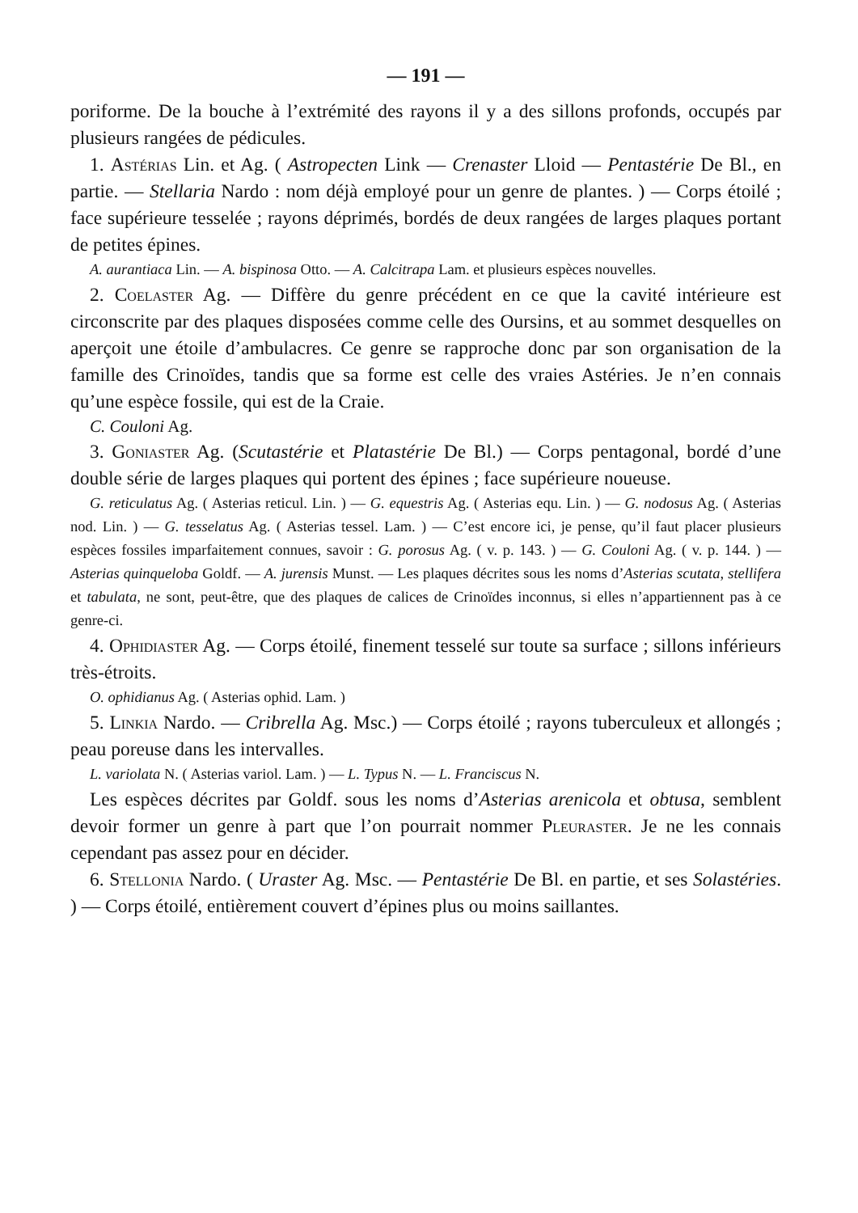— 191 —
poriforme. De la bouche à l’extrémité des rayons il y a des sillons profonds, occupés par plusieurs rangées de pédicules.
1. Astérias Lin. et Ag. ( Astropecten Link — Crenaster Lloid — Pentastérie De Bl., en partie. — Stellaria Nardo : nom déjà employé pour un genre de plantes. ) — Corps étoilé ; face supérieure tesselée ; rayons déprimés, bordés de deux rangées de larges plaques portant de petites épines.
A. aurantiaca Lin. — A. bispinosa Otto. — A. Calcitrapa Lam. et plusieurs espèces nouvelles.
2. Coelaster Ag. — Diffère du genre précédent en ce que la cavité intérieure est circonscrite par des plaques disposées comme celle des Oursins, et au sommet desquelles on aperçoit une étoile d’ambulacres. Ce genre se rapproche donc par son organisation de la famille des Crinoïdes, tandis que sa forme est celle des vraies Astéries. Je n’en connais qu’une espèce fossile, qui est de la Craie.
C. Couloni Ag.
3. Goniaster Ag. (Scutastérie et Platastérie De Bl.) — Corps pentagonal, bordé d’une double série de larges plaques qui portent des épines ; face supérieure noueuse.
G. reticulatus Ag. ( Asterias reticul. Lin. ) — G. equestris Ag. ( Asterias equ. Lin. ) — G. nodosus Ag. ( Asterias nod. Lin. ) — G. tesselatus Ag. ( Asterias tessel. Lam. ) — C’est encore ici, je pense, qu’il faut placer plusieurs espèces fossiles imparfaitement connues, savoir : G. porosus Ag. ( v. p. 143. ) — G. Couloni Ag. ( v. p. 144. ) — Asterias quinqueloba Goldf. — A. jurensis Munst. — Les plaques décrites sous les noms d’Asterias scutata, stellifera et tabulata, ne sont, peut-être, que des plaques de calices de Crinoïdes inconnus, si elles n’appartiennent pas à ce genre-ci.
4. Ophidiaster Ag. — Corps étoilé, finement tesselé sur toute sa surface ; sillons inférieurs très-étroits.
O. ophidianus Ag. ( Asterias ophid. Lam. )
5. Linkia Nardo. — Cribrella Ag. Msc.) — Corps étoilé ; rayons tuberculeux et allongés ; peau poreuse dans les intervalles.
L. variolata N. ( Asterias variol. Lam. ) — L. Typus N. — L. Franciscus N.
Les espèces décrites par Goldf. sous les noms d’Asterias arenicola et obtusa, semblent devoir former un genre à part que l’on pourrait nommer Pleuraster. Je ne les connais cependant pas assez pour en décider.
6. Stellonia Nardo. ( Uraster Ag. Msc. — Pentastérie De Bl. en partie, et ses Solastéries. ) — Corps étoilé, entièrement couvert d’épines plus ou moins saillantes.